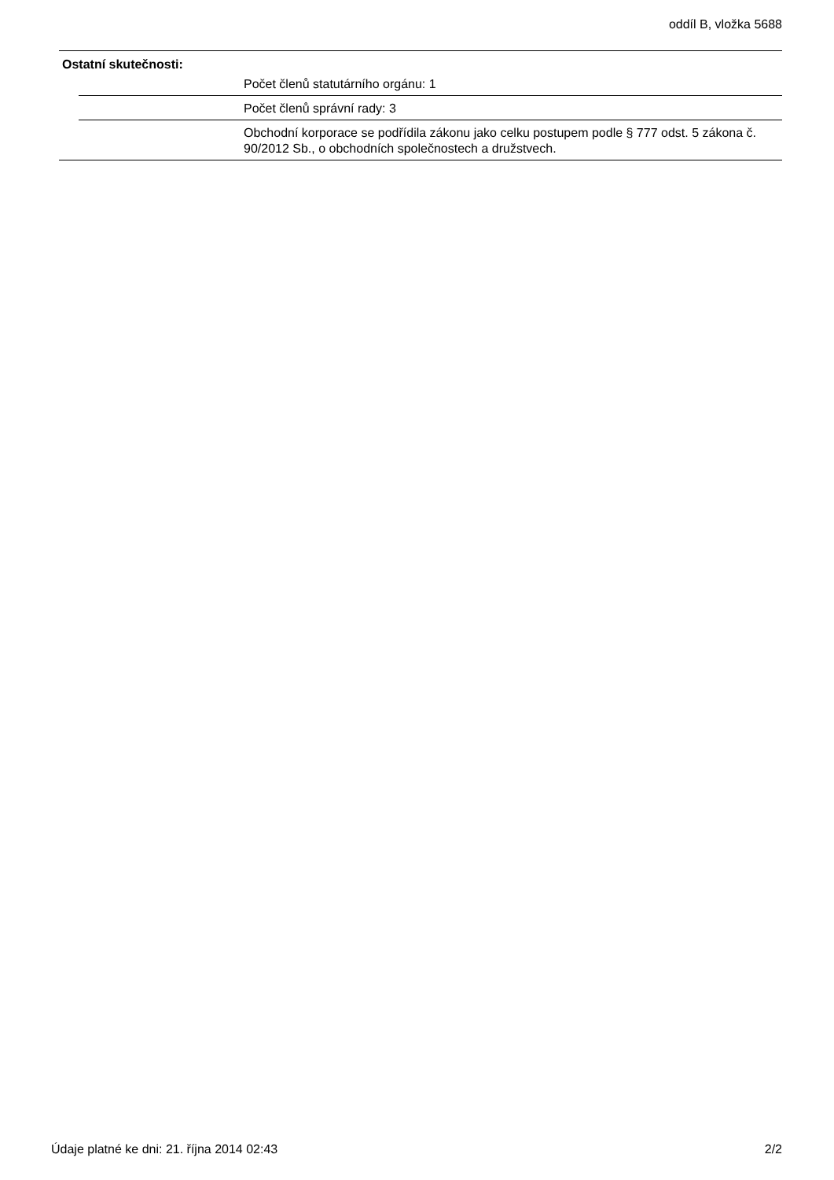oddíl B, vložka 5688
Ostatní skutečnosti:
Počet členů statutárního orgánu: 1
Počet členů správní rady: 3
Obchodní korporace se podřídila zákonu jako celku postupem podle § 777 odst. 5 zákona č. 90/2012 Sb., o obchodních společnostech a družstvech.
Údaje platné ke dni: 21. října 2014 02:43 2/2